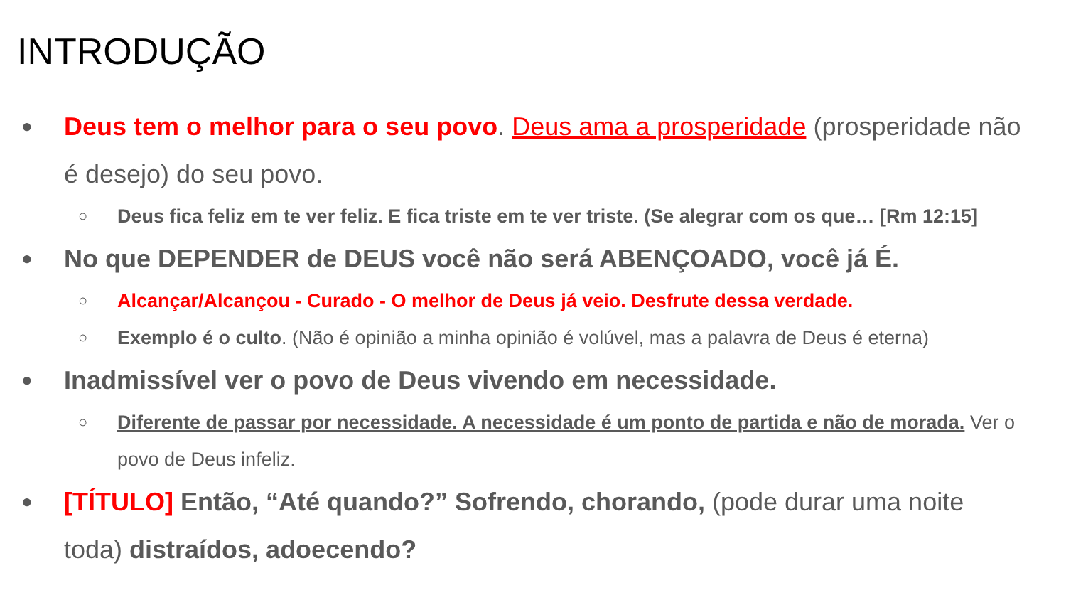INTRODUÇÃO
● Deus tem o melhor para o seu povo. Deus ama a prosperidade (prosperidade não é desejo) do seu povo.
○ Deus fica feliz em te ver feliz. E fica triste em te ver triste. (Se alegrar com os que… [Rm 12:15]
● No que DEPENDER de DEUS você não será ABENÇOADO, você já É.
○ Alcançar/Alcançou - Curado - O melhor de Deus já veio. Desfrute dessa verdade.
○ Exemplo é o culto. (Não é opinião a minha opinião é volúvel, mas a palavra de Deus é eterna)
● Inadmissível ver o povo de Deus vivendo em necessidade.
○ Diferente de passar por necessidade. A necessidade é um ponto de partida e não de morada. Ver o povo de Deus infeliz.
● [TÍTULO] Então, “Até quando?” Sofrendo, chorando, (pode durar uma noite toda) distraídos, adoecendo?